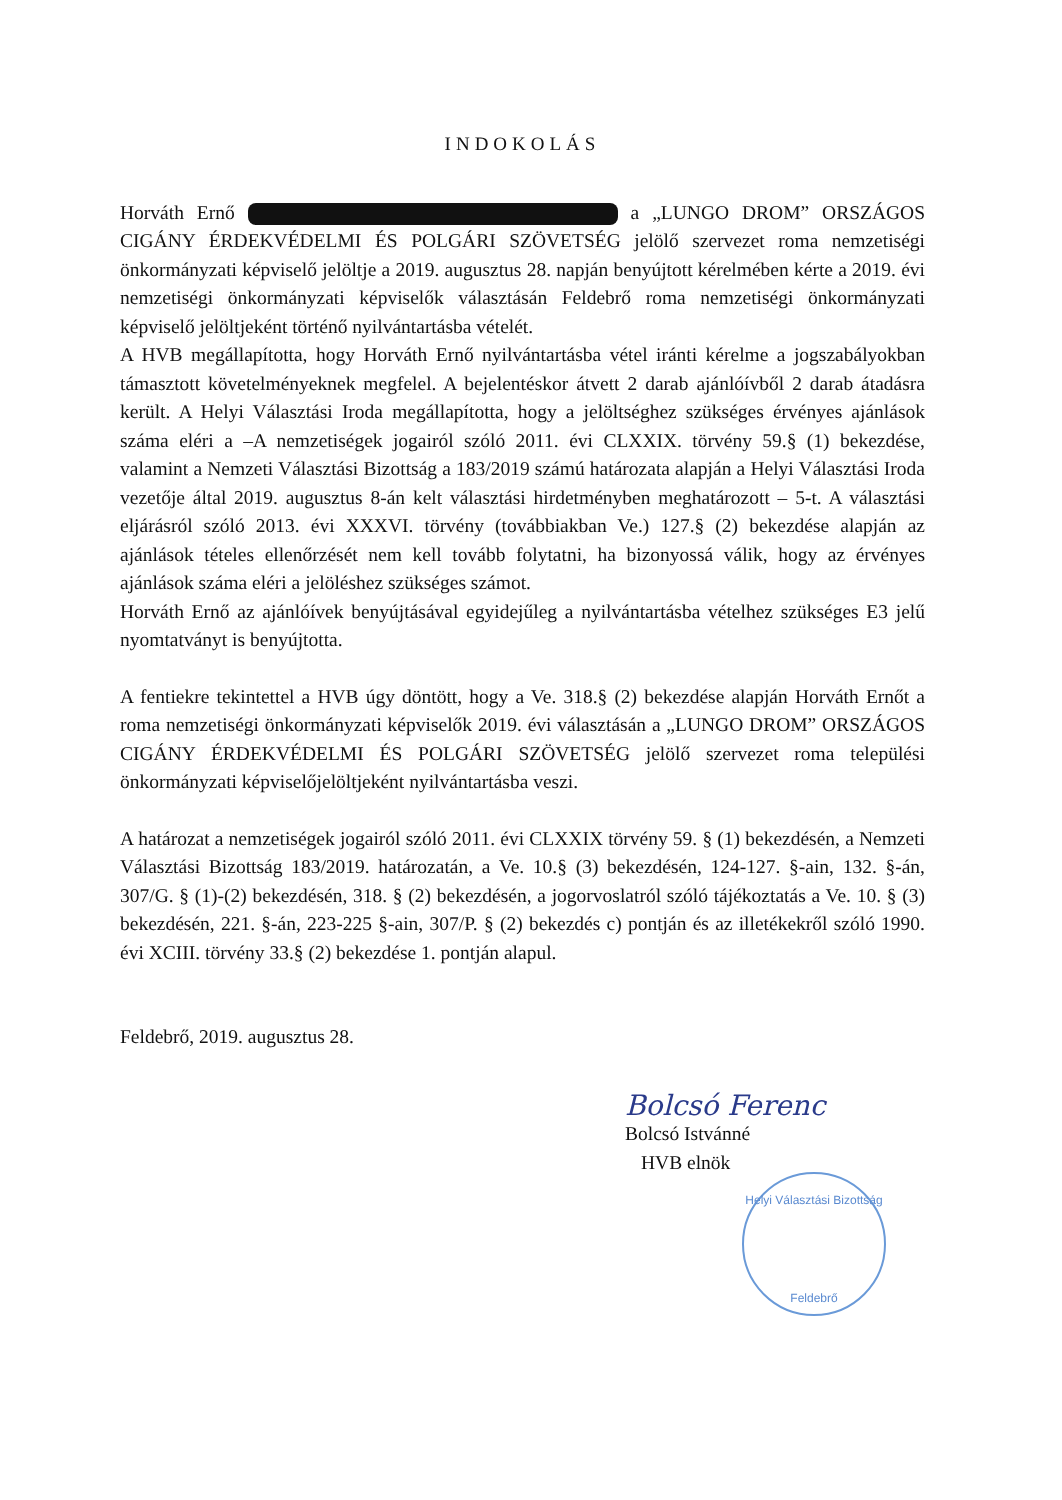INDOKOLÁS
Horváth Ernő a „LUNGO DROM” ORSZÁGOS CIGÁNY ÉRDEKVÉDELMI ÉS POLGÁRI SZÖVETSÉG jelölő szervezet roma nemzetiségi önkormányzati képviselő jelöltje a 2019. augusztus 28. napján benyújtott kérelmében kérte a 2019. évi nemzetiségi önkormányzati képviselők választásán Feldebrő roma nemzetiségi önkormányzati képviselő jelöltjeként történő nyilvántartásba vételét.
A HVB megállapította, hogy Horváth Ernő nyilvántartásba vétel iránti kérelme a jogszabályokban támasztott követelményeknek megfelel. A bejelentéskor átvett 2 darab ajánlóívből 2 darab átadásra került. A Helyi Választási Iroda megállapította, hogy a jelöltséghez szükséges érvényes ajánlások száma eléri a –A nemzetiségek jogairól szóló 2011. évi CLXXIX. törvény 59.§ (1) bekezdése, valamint a Nemzeti Választási Bizottság a 183/2019 számú határozata alapján a Helyi Választási Iroda vezetője által 2019. augusztus 8-án kelt választási hirdetményben meghatározott – 5-t. A választási eljárásról szóló 2013. évi XXXVI. törvény (továbbiakban Ve.) 127.§ (2) bekezdése alapján az ajánlások tételes ellenőrzését nem kell tovább folytatni, ha bizonyossá válik, hogy az érvényes ajánlások száma eléri a jelöléshez szükséges számot.
Horváth Ernő az ajánlóívek benyújtásával egyidejűleg a nyilvántartásba vételhez szükséges E3 jelű nyomtatványt is benyújtotta.
A fentiekre tekintettel a HVB úgy döntött, hogy a Ve. 318.§ (2) bekezdése alapján Horváth Ernőt a roma nemzetiségi önkormányzati képviselők 2019. évi választásán a „LUNGO DROM” ORSZÁGOS CIGÁNY ÉRDEKVÉDELMI ÉS POLGÁRI SZÖVETSÉG jelölő szervezet roma települési önkormányzati képviselőjelöltjeként nyilvántartásba veszi.
A határozat a nemzetiségek jogairól szóló 2011. évi CLXXIX törvény 59. § (1) bekezdésén, a Nemzeti Választási Bizottság 183/2019. határozatán, a Ve. 10.§ (3) bekezdésén, 124-127. §-ain, 132. §-án, 307/G. § (1)-(2) bekezdésén, 318. § (2) bekezdésén, a jogorvoslatról szóló tájékoztatás a Ve. 10. § (3) bekezdésén, 221. §-án, 223-225 §-ain, 307/P. § (2) bekezdés c) pontján és az illetékekről szóló 1990. évi XCIII. törvény 33.§ (2) bekezdése 1. pontján alapul.
Feldebrő, 2019. augusztus 28.
Bolcsó Ferenc
Bolcsó Istvánné
HVB elnök
Helyi Választási Bizottság
Feldebrő